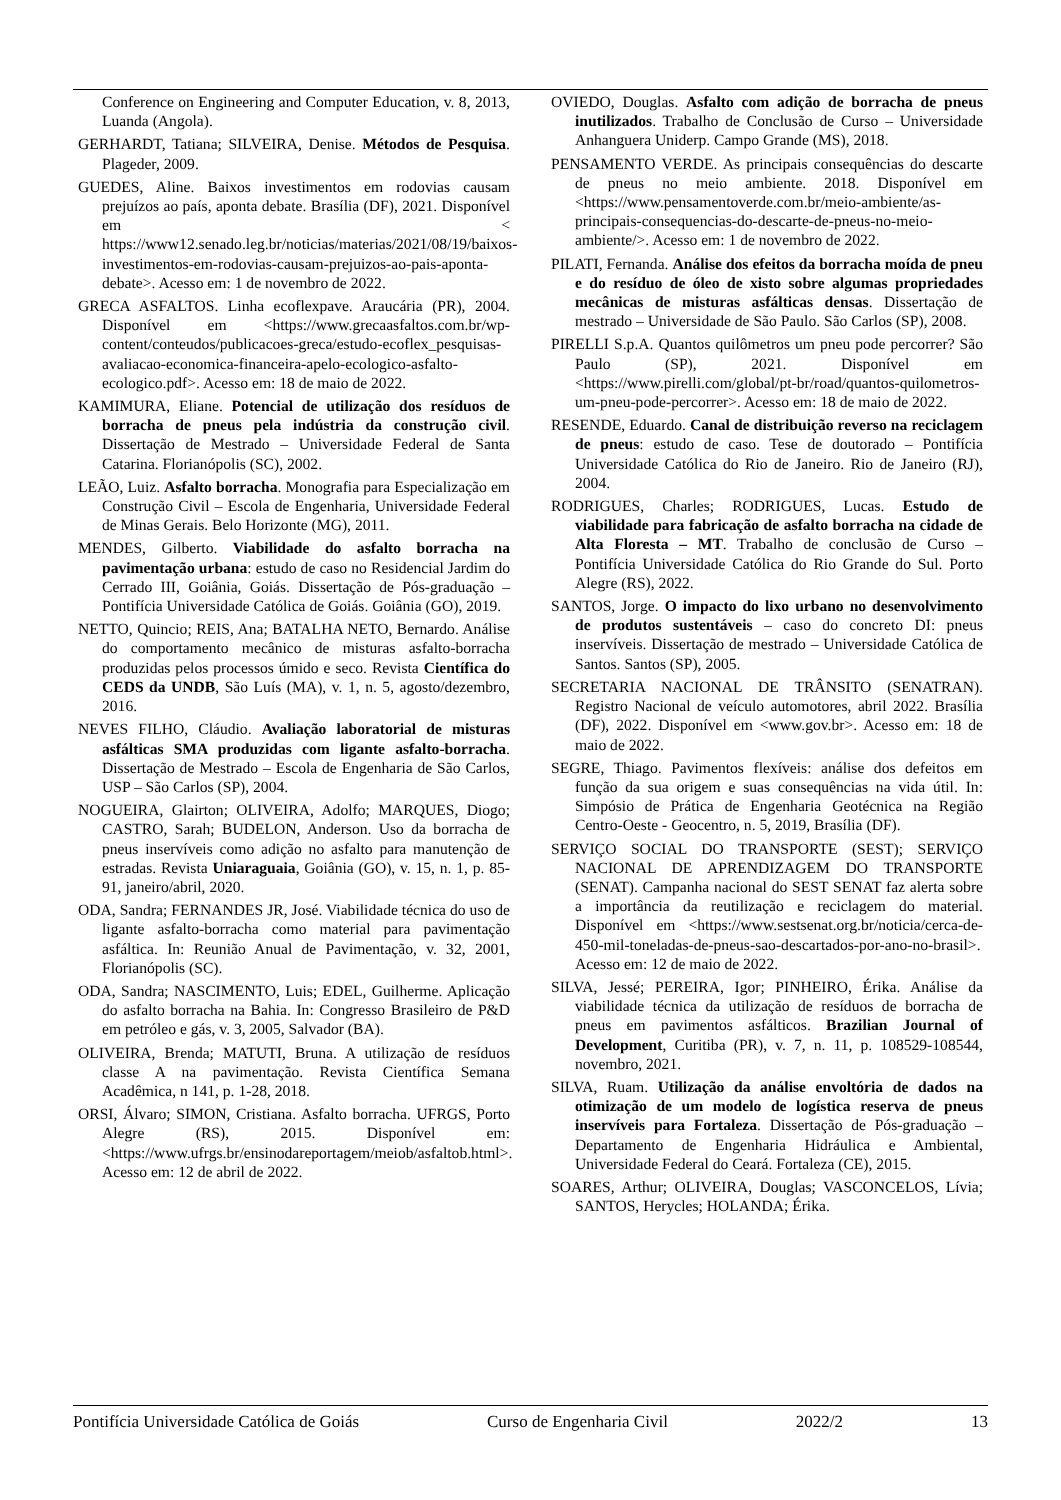Conference on Engineering and Computer Education, v. 8, 2013, Luanda (Angola).
GERHARDT, Tatiana; SILVEIRA, Denise. Métodos de Pesquisa. Plageder, 2009.
GUEDES, Aline. Baixos investimentos em rodovias causam prejuízos ao país, aponta debate. Brasília (DF), 2021. Disponível em < https://www12.senado.leg.br/noticias/materias/2021/08/19/baixos-investimentos-em-rodovias-causam-prejuizos-ao-pais-aponta-debate>. Acesso em: 1 de novembro de 2022.
GRECA ASFALTOS. Linha ecoflexpave. Araucária (PR), 2004. Disponível em <https://www.grecaasfaltos.com.br/wp-content/conteudos/publicacoes-greca/estudo-ecoflex_pesquisas-avaliacao-economica-financeira-apelo-ecologico-asfalto-ecologico.pdf>. Acesso em: 18 de maio de 2022.
KAMIMURA, Eliane. Potencial de utilização dos resíduos de borracha de pneus pela indústria da construção civil. Dissertação de Mestrado – Universidade Federal de Santa Catarina. Florianópolis (SC), 2002.
LEÃO, Luiz. Asfalto borracha. Monografia para Especialização em Construção Civil – Escola de Engenharia, Universidade Federal de Minas Gerais. Belo Horizonte (MG), 2011.
MENDES, Gilberto. Viabilidade do asfalto borracha na pavimentação urbana: estudo de caso no Residencial Jardim do Cerrado III, Goiânia, Goiás. Dissertação de Pós-graduação – Pontifícia Universidade Católica de Goiás. Goiânia (GO), 2019.
NETTO, Quincio; REIS, Ana; BATALHA NETO, Bernardo. Análise do comportamento mecânico de misturas asfalto-borracha produzidas pelos processos úmido e seco. Revista Científica do CEDS da UNDB, São Luís (MA), v. 1, n. 5, agosto/dezembro, 2016.
NEVES FILHO, Cláudio. Avaliação laboratorial de misturas asfálticas SMA produzidas com ligante asfalto-borracha. Dissertação de Mestrado – Escola de Engenharia de São Carlos, USP – São Carlos (SP), 2004.
NOGUEIRA, Glairton; OLIVEIRA, Adolfo; MARQUES, Diogo; CASTRO, Sarah; BUDELON, Anderson. Uso da borracha de pneus inservíveis como adição no asfalto para manutenção de estradas. Revista Uniaraguaia, Goiânia (GO), v. 15, n. 1, p. 85-91, janeiro/abril, 2020.
ODA, Sandra; FERNANDES JR, José. Viabilidade técnica do uso de ligante asfalto-borracha como material para pavimentação asfáltica. In: Reunião Anual de Pavimentação, v. 32, 2001, Florianópolis (SC).
ODA, Sandra; NASCIMENTO, Luis; EDEL, Guilherme. Aplicação do asfalto borracha na Bahia. In: Congresso Brasileiro de P&D em petróleo e gás, v. 3, 2005, Salvador (BA).
OLIVEIRA, Brenda; MATUTI, Bruna. A utilização de resíduos classe A na pavimentação. Revista Científica Semana Acadêmica, n 141, p. 1-28, 2018.
ORSI, Álvaro; SIMON, Cristiana. Asfalto borracha. UFRGS, Porto Alegre (RS), 2015. Disponível em: <https://www.ufrgs.br/ensinodareportagem/meiob/asfaltob.html>. Acesso em: 12 de abril de 2022.
OVIEDO, Douglas. Asfalto com adição de borracha de pneus inutilizados. Trabalho de Conclusão de Curso – Universidade Anhanguera Uniderp. Campo Grande (MS), 2018.
PENSAMENTO VERDE. As principais consequências do descarte de pneus no meio ambiente. 2018. Disponível em <https://www.pensamentoverde.com.br/meio-ambiente/as-principais-consequencias-do-descarte-de-pneus-no-meio-ambiente/>. Acesso em: 1 de novembro de 2022.
PILATI, Fernanda. Análise dos efeitos da borracha moída de pneu e do resíduo de óleo de xisto sobre algumas propriedades mecânicas de misturas asfálticas densas. Dissertação de mestrado – Universidade de São Paulo. São Carlos (SP), 2008.
PIRELLI S.p.A. Quantos quilômetros um pneu pode percorrer? São Paulo (SP), 2021. Disponível em <https://www.pirelli.com/global/pt-br/road/quantos-quilometros-um-pneu-pode-percorrer>. Acesso em: 18 de maio de 2022.
RESENDE, Eduardo. Canal de distribuição reverso na reciclagem de pneus: estudo de caso. Tese de doutorado – Pontifícia Universidade Católica do Rio de Janeiro. Rio de Janeiro (RJ), 2004.
RODRIGUES, Charles; RODRIGUES, Lucas. Estudo de viabilidade para fabricação de asfalto borracha na cidade de Alta Floresta – MT. Trabalho de conclusão de Curso – Pontifícia Universidade Católica do Rio Grande do Sul. Porto Alegre (RS), 2022.
SANTOS, Jorge. O impacto do lixo urbano no desenvolvimento de produtos sustentáveis – caso do concreto DI: pneus inservíveis. Dissertação de mestrado – Universidade Católica de Santos. Santos (SP), 2005.
SECRETARIA NACIONAL DE TRÂNSITO (SENATRAN). Registro Nacional de veículo automotores, abril 2022. Brasília (DF), 2022. Disponível em <www.gov.br>. Acesso em: 18 de maio de 2022.
SEGRE, Thiago. Pavimentos flexíveis: análise dos defeitos em função da sua origem e suas consequências na vida útil. In: Simpósio de Prática de Engenharia Geotécnica na Região Centro-Oeste - Geocentro, n. 5, 2019, Brasília (DF).
SERVIÇO SOCIAL DO TRANSPORTE (SEST); SERVIÇO NACIONAL DE APRENDIZAGEM DO TRANSPORTE (SENAT). Campanha nacional do SEST SENAT faz alerta sobre a importância da reutilização e reciclagem do material. Disponível em <https://www.sestsenat.org.br/noticia/cerca-de-450-mil-toneladas-de-pneus-sao-descartados-por-ano-no-brasil>. Acesso em: 12 de maio de 2022.
SILVA, Jessé; PEREIRA, Igor; PINHEIRO, Érika. Análise da viabilidade técnica da utilização de resíduos de borracha de pneus em pavimentos asfálticos. Brazilian Journal of Development, Curitiba (PR), v. 7, n. 11, p. 108529-108544, novembro, 2021.
SILVA, Ruam. Utilização da análise envoltória de dados na otimização de um modelo de logística reserva de pneus inservíveis para Fortaleza. Dissertação de Pós-graduação – Departamento de Engenharia Hidráulica e Ambiental, Universidade Federal do Ceará. Fortaleza (CE), 2015.
SOARES, Arthur; OLIVEIRA, Douglas; VASCONCELOS, Lívia; SANTOS, Herycles; HOLANDA; Érika.
Pontifícia Universidade Católica de Goiás Curso de Engenharia Civil 2022/2 13